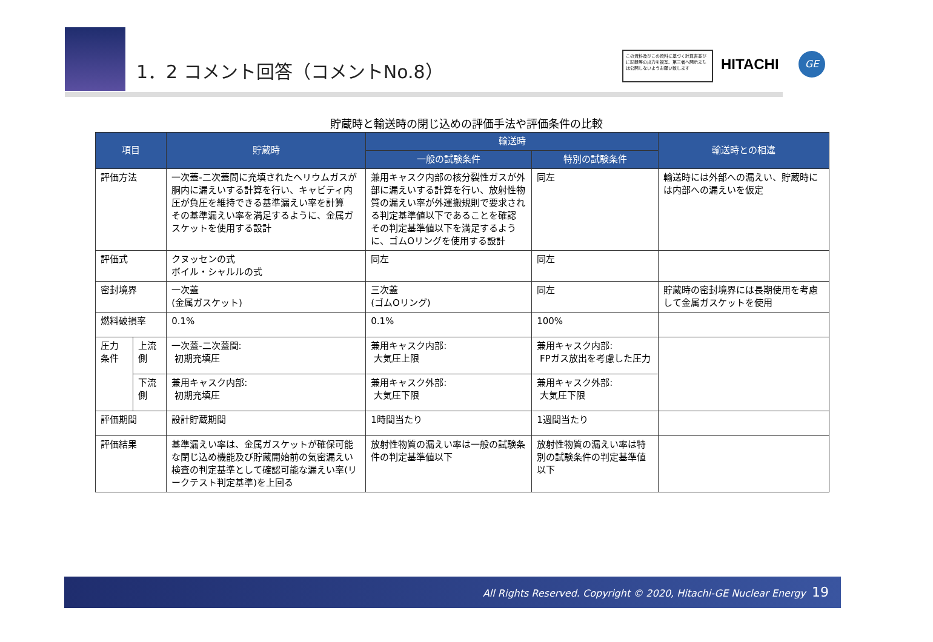1．2 コメント回答（コメントNo.8）
この資料及びこの資料に基づく計算書並びに記録等の出力を複写、第三者へ開示または公開しないようお願い致します
HITACHI GE
貯蔵時と輸送時の閉じ込めの評価手法や評価条件の比較
| 項目 | | 貯蔵時 | 輸送時 | | 輸送時との相違 |
| --- | --- | --- | --- | --- | --- |
| | | | 一般の試験条件 | 特別の試験条件 | |
| 評価方法 | | 一次蓋-二次蓋間に充填されたヘリウムガスが胴内に漏えいする計算を行い、キャビティ内圧が負圧を維持できる基準漏えい率を計算 その基準漏えい率を満足するように、金属ガスケットを使用する設計 | 兼用キャスク内部の核分裂性ガスが外部に漏えいする計算を行い、放射性物質の漏えい率が外運搬規則で要求される判定基準値以下であることを確認 その判定基準値以下を満足するように、ゴムOリングを使用する設計 | 同左 | 輸送時には外部への漏えい、貯蔵時には内部への漏えいを仮定 |
| 評価式 | | クヌッセンの式 ボイル・シャルルの式 | 同左 | 同左 | |
| 密封境界 | | 一次蓋 (金属ガスケット) | 三次蓋 (ゴムOリング) | 同左 | 貯蔵時の密封境界には長期使用を考慮して金属ガスケットを使用 |
| 燃料破損率 | | 0.1% | 0.1% | 100% | |
| 圧力 条件 | 上流側 | 一次蓋-二次蓋間: 初期充填圧 | 兼用キャスク内部: 大気圧上限 | 兼用キャスク内部: FPガス放出を考慮した圧力 | |
| | 下流側 | 兼用キャスク内部: 初期充填圧 | 兼用キャスク外部: 大気圧下限 | 兼用キャスク外部: 大気圧下限 | |
| 評価期間 | | 設計貯蔵期間 | 1時間当たり | 1週間当たり | |
| 評価結果 | | 基準漏えい率は、金属ガスケットが確保可能な閉じ込め機能及び貯蔵開始前の気密漏えい検査の判定基準として確認可能な漏えい率(リークテスト判定基準)を上回る | 放射性物質の漏えい率は一般の試験条件の判定基準値以下 | 放射性物質の漏えい率は特別の試験条件の判定基準値以下 | |
All Rights Reserved. Copyright © 2020, Hitachi-GE Nuclear Energy 19